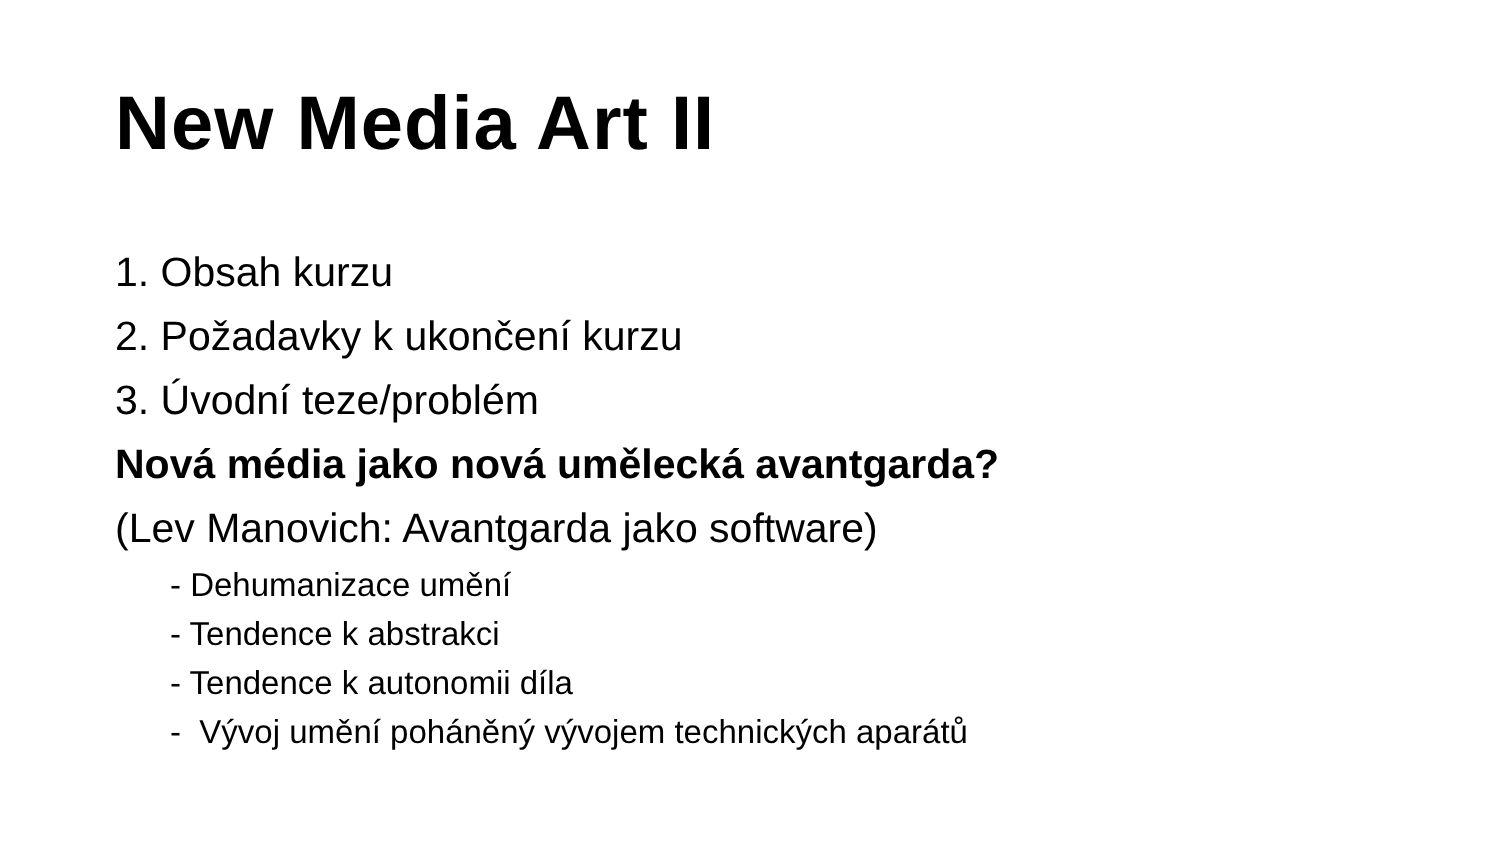New Media Art II
1. Obsah kurzu
2. Požadavky k ukončení kurzu
3. Úvodní teze/problém
Nová média jako nová umělecká avantgarda?
(Lev Manovich: Avantgarda jako software)
- Dehumanizace umění
- Tendence k abstrakci
- Tendence k autonomii díla
- Vývoj umění poháněný vývojem technických aparátů